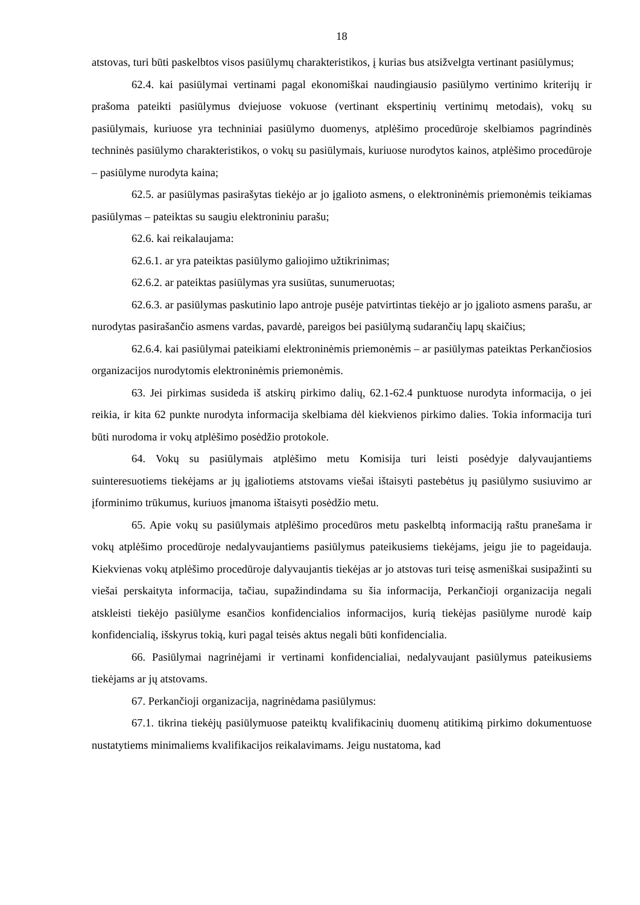18
atstovas, turi būti paskelbtos visos pasiūlymų charakteristikos, į kurias bus atsižvelgta vertinant pasiūlymus;
62.4. kai pasiūlymai vertinami pagal ekonomiškai naudingiausio pasiūlymo vertinimo kriterijų ir prašoma pateikti pasiūlymus dviejuose vokuose (vertinant ekspertinių vertinimų metodais), vokų su pasiūlymais, kuriuose yra techniniai pasiūlymo duomenys, atplėšimo procedūroje skelbiamos pagrindinės techninės pasiūlymo charakteristikos, o vokų su pasiūlymais, kuriuose nurodytos kainos, atplėšimo procedūroje – pasiūlyme nurodyta kaina;
62.5. ar pasiūlymas pasirašytas tiekėjo ar jo įgalioto asmens, o elektroninėmis priemonėmis teikiamas pasiūlymas – pateiktas su saugiu elektroniniu parašu;
62.6. kai reikalaujama:
62.6.1. ar yra pateiktas pasiūlymo galiojimo užtikrinimas;
62.6.2. ar pateiktas pasiūlymas yra susiūtas, sunumeruotas;
62.6.3. ar pasiūlymas paskutinio lapo antroje pusėje patvirtintas tiekėjo ar jo įgalioto asmens parašu, ar nurodytas pasirašančio asmens vardas, pavardė, pareigos bei pasiūlymą sudarančių lapų skaičius;
62.6.4. kai pasiūlymai pateikiami elektroninėmis priemonėmis – ar pasiūlymas pateiktas Perkančiosios organizacijos nurodytomis elektroninėmis priemonėmis.
63. Jei pirkimas susideda iš atskirų pirkimo dalių, 62.1-62.4 punktuose nurodyta informacija, o jei reikia, ir kita 62 punkte nurodyta informacija skelbiama dėl kiekvienos pirkimo dalies. Tokia informacija turi būti nurodoma ir vokų atplėšimo posėdžio protokole.
64. Vokų su pasiūlymais atplėšimo metu Komisija turi leisti posėdyje dalyvaujantiems suinteresuotiems tiekėjams ar jų įgaliotiems atstovams viešai ištaisyti pastebėtus jų pasiūlymo susiuvimo ar įforminimo trūkumus, kuriuos įmanoma ištaisyti posėdžio metu.
65. Apie vokų su pasiūlymais atplėšimo procedūros metu paskelbtą informaciją raštu pranešama ir vokų atplėšimo procedūroje nedalyvaujantiems pasiūlymus pateikusiems tiekėjams, jeigu jie to pageidauja. Kiekvienas vokų atplėšimo procedūroje dalyvaujantis tiekėjas ar jo atstovas turi teisę asmeniškai susipažinti su viešai perskaityta informacija, tačiau, supažindindama su šia informacija, Perkančioji organizacija negali atskleisti tiekėjo pasiūlyme esančios konfidencialios informacijos, kurią tiekėjas pasiūlyme nurodė kaip konfidencialią, išskyrus tokią, kuri pagal teisės aktus negali būti konfidencialia.
66. Pasiūlymai nagrinėjami ir vertinami konfidencialiai, nedalyvaujant pasiūlymus pateikusiems tiekėjams ar jų atstovams.
67. Perkančioji organizacija, nagrinėdama pasiūlymus:
67.1. tikrina tiekėjų pasiūlymuose pateiktų kvalifikacinių duomenų atitikimą pirkimo dokumentuose nustatytiems minimaliems kvalifikacijos reikalavimams. Jeigu nustatoma, kad